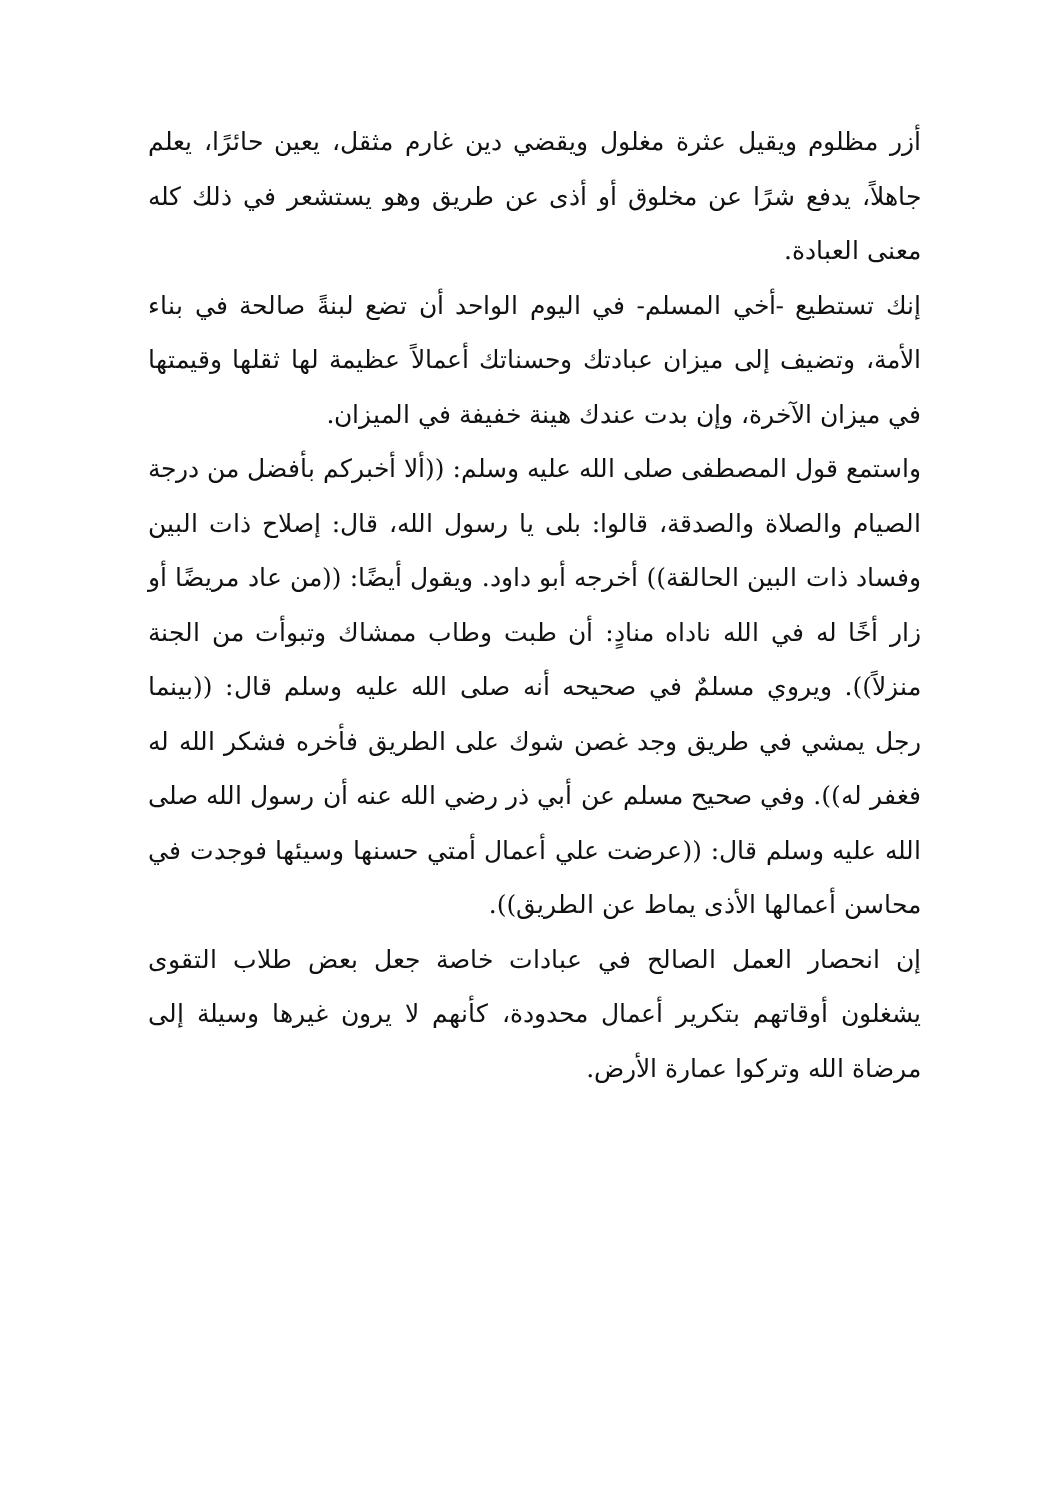أزر مظلوم ويقيل عثرة مغلول ويقضي دين غارم مثقل، يعين حائرًا، يعلم جاهلاً، يدفع شرًا عن مخلوق أو أذى عن طريق وهو يستشعر في ذلك كله معنى العبادة.
إنك تستطيع -أخي المسلم- في اليوم الواحد أن تضع لبنةً صالحة في بناء الأمة، وتضيف إلى ميزان عبادتك وحسناتك أعمالاً عظيمة لها ثقلها وقيمتها في ميزان الآخرة، وإن بدت عندك هينة خفيفة في الميزان.
واستمع قول المصطفى صلى الله عليه وسلم: ((ألا أخبركم بأفضل من درجة الصيام والصلاة والصدقة، قالوا: بلى يا رسول الله، قال: إصلاح ذات البين وفساد ذات البين الحالقة)) أخرجه أبو داود. ويقول أيضًا: ((من عاد مريضًا أو زار أخًا له في الله ناداه منادٍ: أن طبت وطاب ممشاك وتبوأت من الجنة منزلاً)). ويروي مسلمٌ في صحيحه أنه صلى الله عليه وسلم قال: ((بينما رجل يمشي في طريق وجد غصن شوك على الطريق فأخره فشكر الله له فغفر له)). وفي صحيح مسلم عن أبي ذر رضي الله عنه أن رسول الله صلى الله عليه وسلم قال: ((عرضت علي أعمال أمتي حسنها وسيئها فوجدت في محاسن أعمالها الأذى يماط عن الطريق)).
إن انحصار العمل الصالح في عبادات خاصة جعل بعض طلاب التقوى يشغلون أوقاتهم بتكرير أعمال محدودة، كأنهم لا يرون غيرها وسيلة إلى مرضاة الله وتركوا عمارة الأرض.